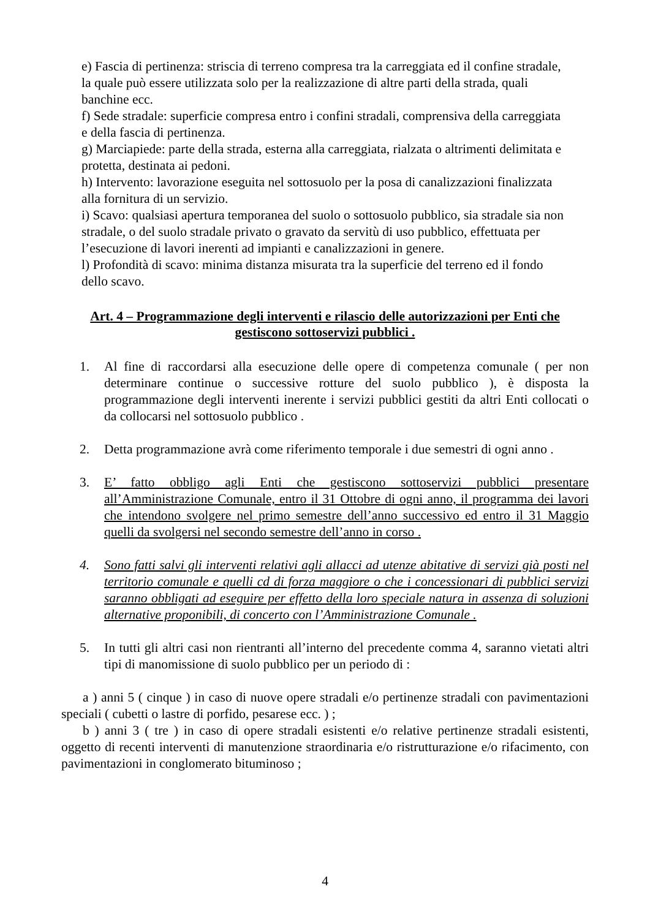e) Fascia di pertinenza: striscia di terreno compresa tra la carreggiata ed il confine stradale, la quale può essere utilizzata solo per la realizzazione di altre parti della strada, quali banchine ecc.
f) Sede stradale: superficie compresa entro i confini stradali, comprensiva della carreggiata e della fascia di pertinenza.
g) Marciapiede: parte della strada, esterna alla carreggiata, rialzata o altrimenti delimitata e protetta, destinata ai pedoni.
h) Intervento: lavorazione eseguita nel sottosuolo per la posa di canalizzazioni finalizzata alla fornitura di un servizio.
i) Scavo: qualsiasi apertura temporanea del suolo o sottosuolo pubblico, sia stradale sia non stradale, o del suolo stradale privato o gravato da servitù di uso pubblico, effettuata per l’esecuzione di lavori inerenti ad impianti e canalizzazioni in genere.
l) Profondità di scavo: minima distanza misurata tra la superficie del terreno ed il fondo dello scavo.
Art. 4 – Programmazione degli interventi e rilascio delle autorizzazioni per Enti che gestiscono sottoservizi pubblici .
1. Al fine di raccordarsi alla esecuzione delle opere di competenza comunale ( per non determinare continue o successive rotture del suolo pubblico ), è disposta la programmazione degli interventi inerente i servizi pubblici gestiti da altri Enti collocati o da collocarsi nel sottosuolo pubblico .
2. Detta programmazione avrà come riferimento temporale i due semestri di ogni anno .
3. E’ fatto obbligo agli Enti che gestiscono sottoservizi pubblici presentare all’Amministrazione Comunale, entro il 31 Ottobre di ogni anno, il programma dei lavori che intendono svolgere nel primo semestre dell’anno successivo ed entro il 31 Maggio quelli da svolgersi nel secondo semestre dell’anno in corso .
4. Sono fatti salvi gli interventi relativi agli allacci ad utenze abitative di servizi già posti nel territorio comunale e quelli cd di forza maggiore o che i concessionari di pubblici servizi saranno obbligati ad eseguire per effetto della loro speciale natura in assenza di soluzioni alternative proponibili, di concerto con l’Amministrazione Comunale .
5. In tutti gli altri casi non rientranti all’interno del precedente comma 4, saranno vietati altri tipi di manomissione di suolo pubblico per un periodo di :
a ) anni 5 ( cinque ) in caso di nuove opere stradali e/o pertinenze stradali con pavimentazioni speciali ( cubetti o lastre di porfido, pesarese ecc. ) ;
b ) anni 3 ( tre ) in caso di opere stradali esistenti e/o relative pertinenze stradali esistenti, oggetto di recenti interventi di manutenzione straordinaria e/o ristrutturazione e/o rifacimento, con pavimentazioni in conglomerato bituminoso ;
4